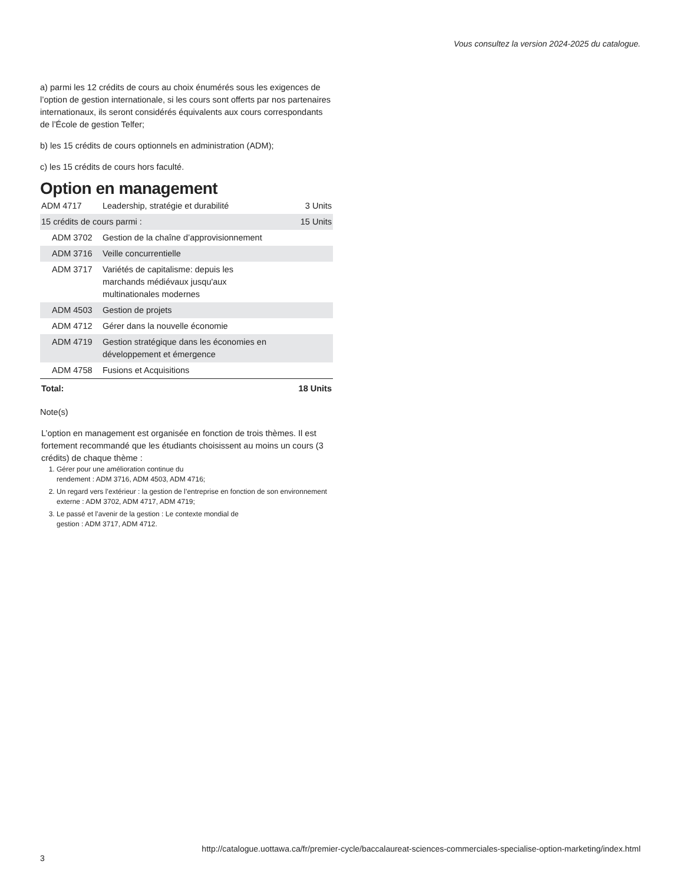Vous consultez la version 2024-2025 du catalogue.
a) parmi les 12 crédits de cours au choix énumérés sous les exigences de l’option de gestion internationale, si les cours sont offerts par nos partenaires internationaux, ils seront considérés équivalents aux cours correspondants de l’École de gestion Telfer;
b) les 15 crédits de cours optionnels en administration (ADM);
c) les 15 crédits de cours hors faculté.
Option en management
| ADM 4717 | Leadership, stratégie et durabilité | 3 Units |
| 15 crédits de cours parmi : | | 15 Units |
| ADM 3702 | Gestion de la chaîne d’approvisionnement | |
| ADM 3716 | Veille concurrentielle | |
| ADM 3717 | Variétés de capitalisme: depuis les marchands médiévaux jusqu'aux multinationales modernes | |
| ADM 4503 | Gestion de projets | |
| ADM 4712 | Gérer dans la nouvelle économie | |
| ADM 4719 | Gestion stratégique dans les économies en développement et émergence | |
| ADM 4758 | Fusions et Acquisitions | |
| Total: | | 18 Units |
Note(s)
L’option en management est organisée en fonction de trois thèmes. Il est fortement recommandé que les étudiants choisissent au moins un cours (3 crédits) de chaque thème :
1. Gérer pour une amélioration continue du
rendement : ADM 3716, ADM 4503, ADM 4716;
2. Un regard vers l’extérieur : la gestion de l’entreprise en fonction de son environnement externe : ADM 3702, ADM 4717, ADM 4719;
3. Le passé et l’avenir de la gestion : Le contexte mondial de
gestion : ADM 3717, ADM 4712.
http://catalogue.uottawa.ca/fr/premier-cycle/baccalaureat-sciences-commerciales-specialise-option-marketing/index.html
3